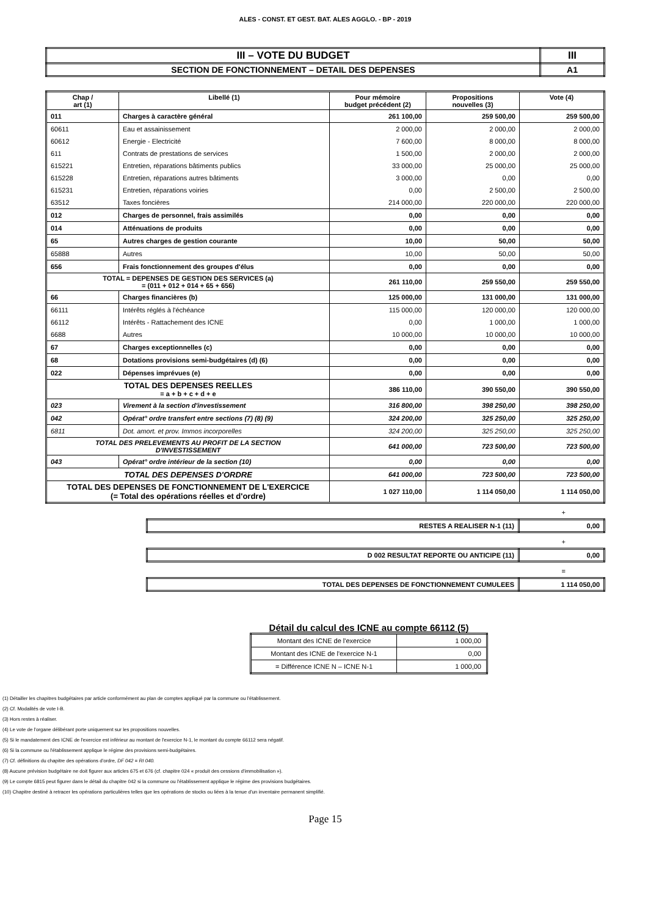ALES - CONST. ET GEST. BAT. ALES AGGLO. - BP - 2019
| III – VOTE DU BUDGET | III |
| SECTION DE FONCTIONNEMENT – DETAIL DES DEPENSES | A1 |
| Chap / art (1) | Libellé (1) | Pour mémoire budget précédent (2) | Propositions nouvelles (3) | Vote (4) |
| --- | --- | --- | --- | --- |
| 011 | Charges à caractère général | 261 100,00 | 259 500,00 | 259 500,00 |
| 60611 | Eau et assainissement | 2 000,00 | 2 000,00 | 2 000,00 |
| 60612 | Energie - Electricité | 7 600,00 | 8 000,00 | 8 000,00 |
| 611 | Contrats de prestations de services | 1 500,00 | 2 000,00 | 2 000,00 |
| 615221 | Entretien, réparations bâtiments publics | 33 000,00 | 25 000,00 | 25 000,00 |
| 615228 | Entretien, réparations autres bâtiments | 3 000,00 | 0,00 | 0,00 |
| 615231 | Entretien, réparations voiries | 0,00 | 2 500,00 | 2 500,00 |
| 63512 | Taxes foncières | 214 000,00 | 220 000,00 | 220 000,00 |
| 012 | Charges de personnel, frais assimilés | 0,00 | 0,00 | 0,00 |
| 014 | Atténuations de produits | 0,00 | 0,00 | 0,00 |
| 65 | Autres charges de gestion courante | 10,00 | 50,00 | 50,00 |
| 65888 | Autres | 10,00 | 50,00 | 50,00 |
| 656 | Frais fonctionnement des groupes d'élus | 0,00 | 0,00 | 0,00 |
| TOTAL = DEPENSES DE GESTION DES SERVICES (a) = (011 + 012 + 014 + 65 + 656) | | 261 110,00 | 259 550,00 | 259 550,00 |
| 66 | Charges financières (b) | 125 000,00 | 131 000,00 | 131 000,00 |
| 66111 | Intérêts réglés à l'échéance | 115 000,00 | 120 000,00 | 120 000,00 |
| 66112 | Intérêts - Rattachement des ICNE | 0,00 | 1 000,00 | 1 000,00 |
| 6688 | Autres | 10 000,00 | 10 000,00 | 10 000,00 |
| 67 | Charges exceptionnelles (c) | 0,00 | 0,00 | 0,00 |
| 68 | Dotations provisions semi-budgétaires (d) (6) | 0,00 | 0,00 | 0,00 |
| 022 | Dépenses imprévues (e) | 0,00 | 0,00 | 0,00 |
| TOTAL DES DEPENSES REELLES = a + b + c + d + e | | 386 110,00 | 390 550,00 | 390 550,00 |
| 023 | Virement à la section d'investissement | 316 800,00 | 398 250,00 | 398 250,00 |
| 042 | Opérat° ordre transfert entre sections (7) (8) (9) | 324 200,00 | 325 250,00 | 325 250,00 |
| 6811 | Dot. amort. et prov. Immos incorporelles | 324 200,00 | 325 250,00 | 325 250,00 |
| TOTAL DES PRELEVEMENTS AU PROFIT DE LA SECTION D'INVESTISSEMENT | | 641 000,00 | 723 500,00 | 723 500,00 |
| 043 | Opérat° ordre intérieur de la section (10) | 0,00 | 0,00 | 0,00 |
| TOTAL DES DEPENSES D'ORDRE | | 641 000,00 | 723 500,00 | 723 500,00 |
| TOTAL DES DEPENSES DE FONCTIONNEMENT DE L'EXERCICE (= Total des opérations réelles et d'ordre) | | 1 027 110,00 | 1 114 050,00 | 1 114 050,00 |
+
| RESTES A REALISER N-1 (11) | 0,00 |
+
| D 002 RESULTAT REPORTE OU ANTICIPE (11) | 0,00 |
=
| TOTAL DES DEPENSES DE FONCTIONNEMENT CUMULEES | 1 114 050,00 |
Détail du calcul des ICNE au compte 66112 (5)
| Montant des ICNE de l'exercice | 1 000,00 |
| Montant des ICNE de l'exercice N-1 | 0,00 |
| = Différence ICNE N – ICNE N-1 | 1 000,00 |
(1) Détailler les chapitres budgétaires par article conformément au plan de comptes appliqué par la commune ou l'établissement.
(2) Cf. Modalités de vote I-B.
(3) Hors restes à réaliser.
(4) Le vote de l'organe délibérant porte uniquement sur les propositions nouvelles.
(5) Si le mandatement des ICNE de l'exercice est inférieur au montant de l'exercice N-1, le montant du compte 66112 sera négatif.
(6) Si la commune ou l'établissement applique le régime des provisions semi-budgétaires.
(7) Cf. définitions du chapitre des opérations d'ordre, DF 042 = RI 040.
(8) Aucune prévision budgétaire ne doit figurer aux articles 675 et 676 (cf. chapitre 024 « produit des cessions d'immobilisation »).
(9) Le compte 6815 peut figurer dans le détail du chapitre 042 si la commune ou l'établissement applique le régime des provisions budgétaires.
(10) Chapitre destiné à retracer les opérations particulières telles que les opérations de stocks ou liées à la tenue d'un inventaire permanent simplifié.
Page 15